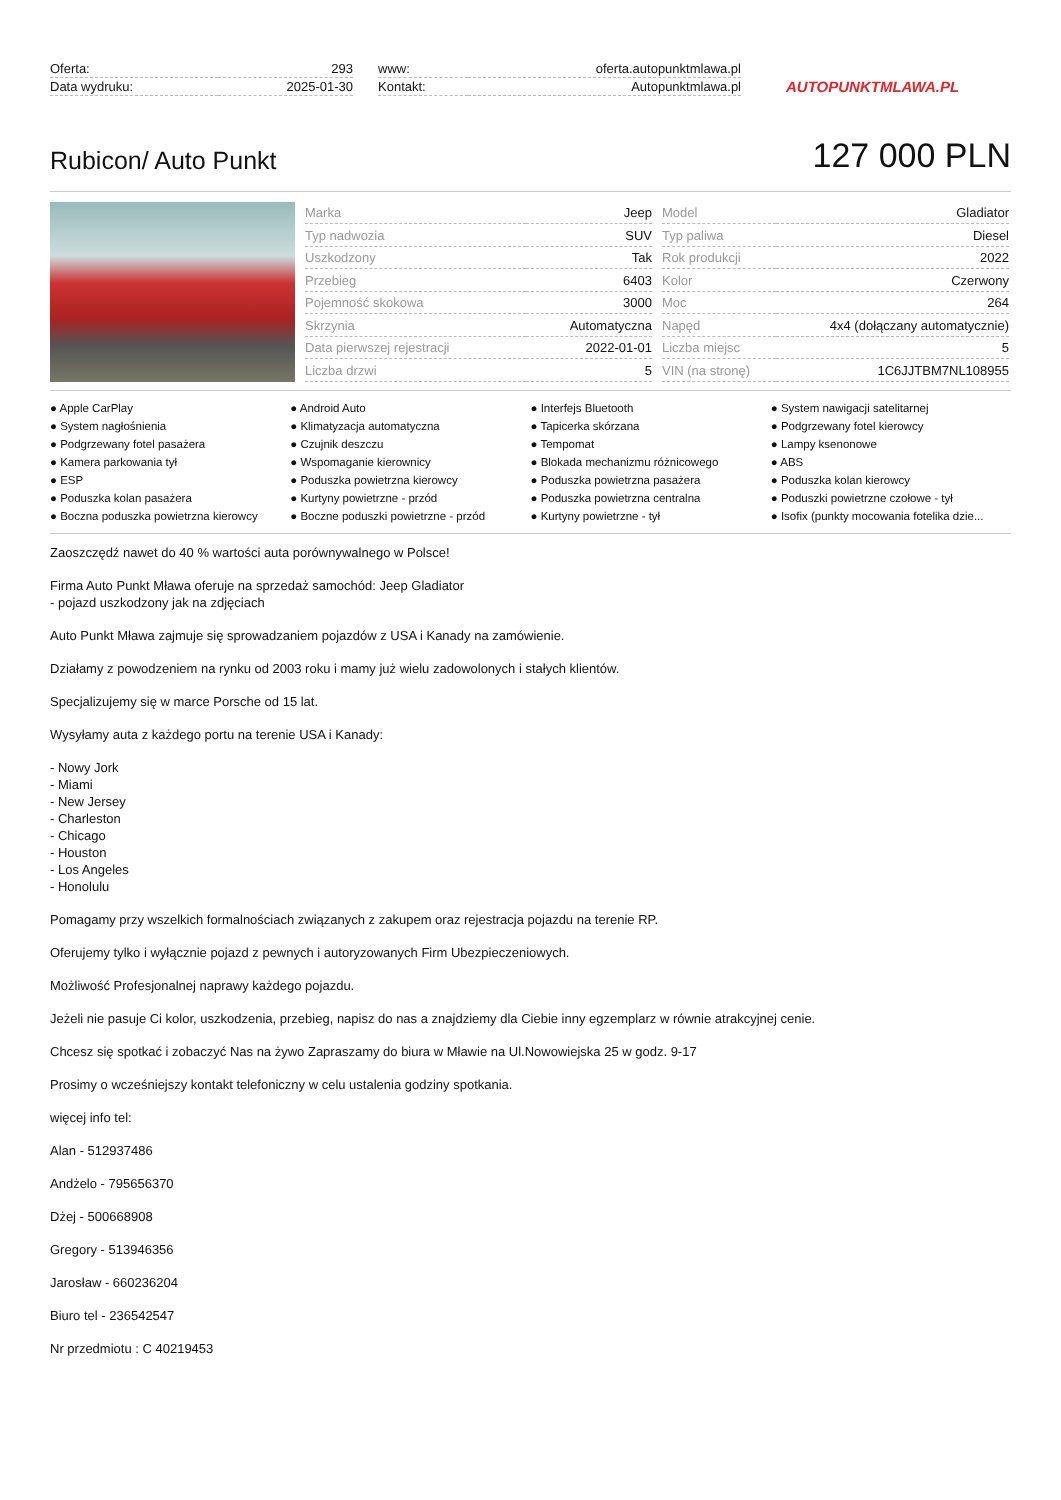| Oferta: | 293 |
| Data wydruku: | 2025-01-30 |
| www: | oferta.autopunktmlawa.pl |
| Kontakt: | Autopunktmlawa.pl |
AUTOPUNKTMLAWA.PL
Rubicon/ Auto Punkt
127 000 PLN
| Marka | Jeep |
| Typ nadwozia | SUV |
| Uszkodzony | Tak |
| Przebieg | 6403 |
| Pojemność skokowa | 3000 |
| Skrzynia | Automatyczna |
| Data pierwszej rejestracji | 2022-01-01 |
| Liczba drzwi | 5 |
| Model | Gladiator |
| Typ paliwa | Diesel |
| Rok produkcji | 2022 |
| Kolor | Czerwony |
| Moc | 264 |
| Napęd | 4x4 (dołączany automatycznie) |
| Liczba miejsc | 5 |
| VIN (na stronę) | 1C6JJTBM7NL108955 |
● Apple CarPlay
● Android Auto
● Interfejs Bluetooth
● System nawigacji satelitarnej
● System nagłośnienia
● Klimatyzacja automatyczna
● Tapicerka skórzana
● Podgrzewany fotel kierowcy
● Podgrzewany fotel pasażera
● Czujnik deszczu
● Tempomat
● Lampy ksenonowe
● Kamera parkowania tył
● Wspomaganie kierownicy
● Blokada mechanizmu różnicowego
● ABS
● ESP
● Poduszka powietrzna kierowcy
● Poduszka powietrzna pasażera
● Poduszka kolan kierowcy
● Poduszka kolan pasażera
● Kurtyny powietrzne - przód
● Poduszka powietrzna centralna
● Poduszki powietrzne czołowe - tył
● Boczna poduszka powietrzna kierowcy
● Boczne poduszki powietrzne - przód
● Kurtyny powietrzne - tył
● Isofix (punkty mocowania fotelika dzie...
Zaoszczędź nawet do 40 % wartości auta porównywalnego w Polsce!
Firma Auto Punkt Mława oferuje na sprzedaż samochód: Jeep Gladiator
- pojazd uszkodzony jak na zdjęciach
Auto Punkt Mława zajmuje się sprowadzaniem pojazdów z USA i Kanady na zamówienie.
Działamy z powodzeniem na rynku od 2003 roku i mamy już wielu zadowolonych i stałych klientów.
Specjalizujemy się w marce Porsche od 15 lat.
Wysyłamy auta z każdego portu na terenie USA i Kanady:
- Nowy Jork
- Miami
- New Jersey
- Charleston
- Chicago
- Houston
- Los Angeles
- Honolulu
Pomagamy przy wszelkich formalnościach związanych z zakupem oraz rejestracja pojazdu na terenie RP.
Oferujemy tylko i wyłącznie pojazd z pewnych i autoryzowanych Firm Ubezpieczeniowych.
Możliwość Profesjonalnej naprawy każdego pojazdu.
Jeżeli nie pasuje Ci kolor, uszkodzenia, przebieg, napisz do nas a znajdziemy dla Ciebie inny egzemplarz w równie atrakcyjnej cenie.
Chcesz się spotkać i zobaczyć Nas na żywo Zapraszamy do biura w Mławie na Ul.Nowowiejska 25 w godz. 9-17
Prosimy o wcześniejszy kontakt telefoniczny w celu ustalenia godziny spotkania.
więcej info tel:
Alan - 512937486
Andżelo - 795656370
Dżej - 500668908
Gregory - 513946356
Jarosław - 660236204
Biuro tel - 236542547
Nr przedmiotu : C 40219453